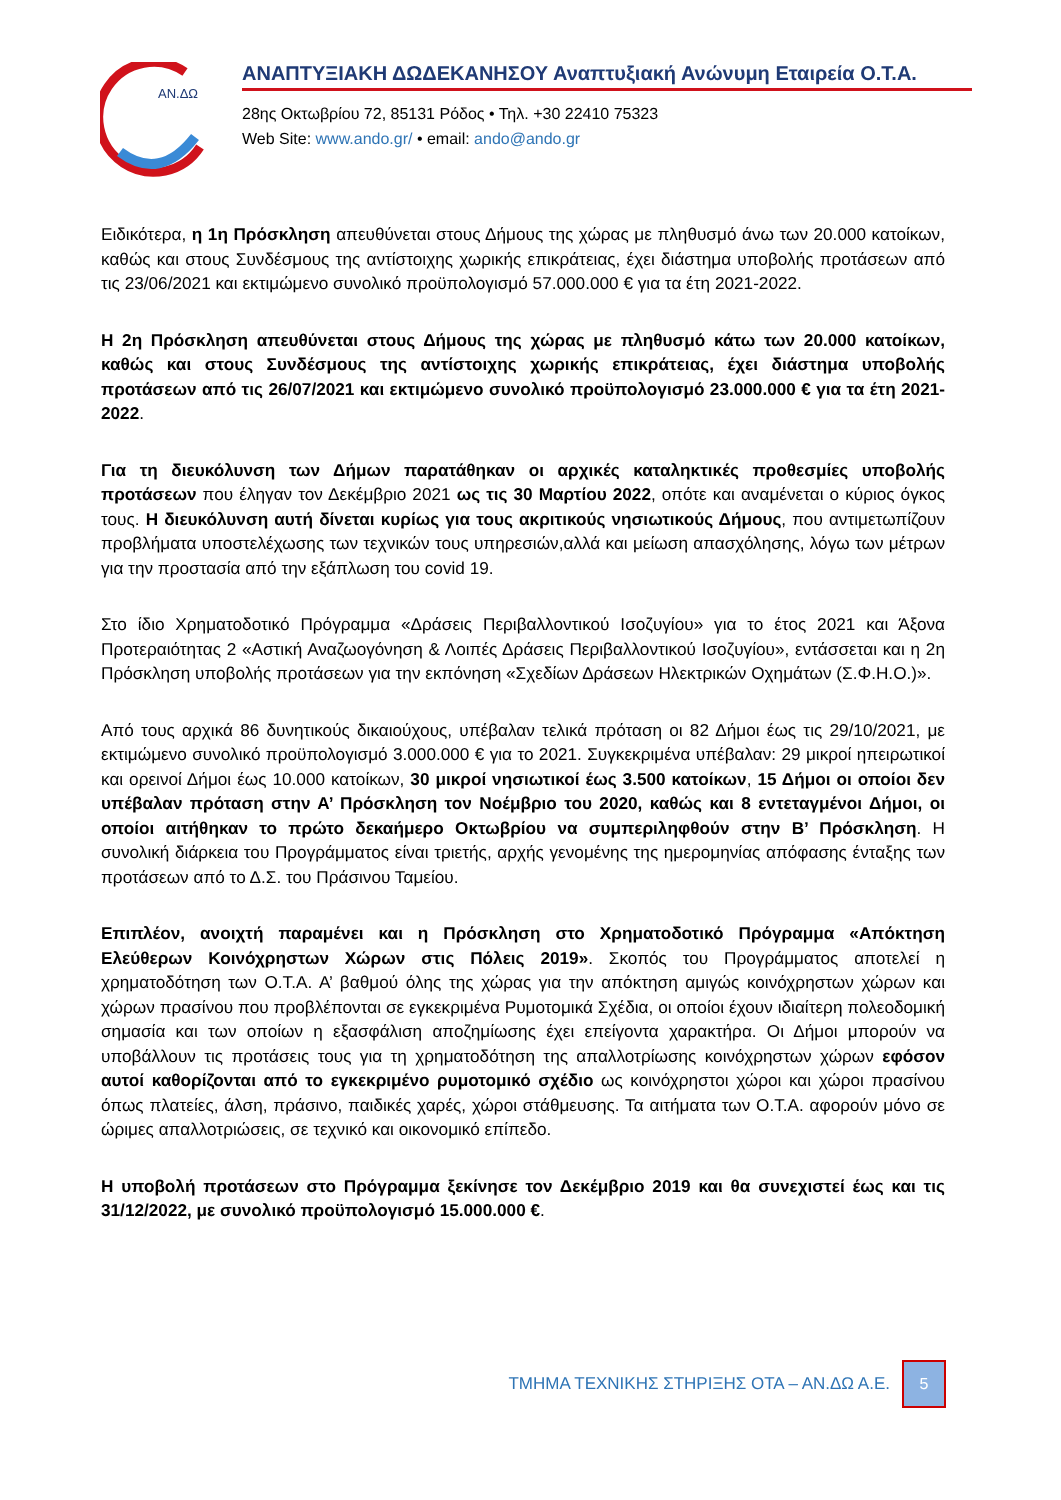ΑΝ.ΔΩ
ΑΝΑΠΤΥΞΙΑΚΗ ΔΩΔΕΚΑΝΗΣΟΥ Αναπτυξιακή Ανώνυμη Εταιρεία Ο.Τ.Α.
28ης Οκτωβρίου 72, 85131 Ρόδος • Τηλ. +30 22410 75323
Web Site: www.ando.gr/ • email: ando@ando.gr
Ειδικότερα, η 1η Πρόσκληση απευθύνεται στους Δήμους της χώρας με πληθυσμό άνω των 20.000 κατοίκων, καθώς και στους Συνδέσμους της αντίστοιχης χωρικής επικράτειας, έχει διάστημα υποβολής προτάσεων από τις 23/06/2021 και εκτιμώμενο συνολικό προϋπολογισμό 57.000.000 € για τα έτη 2021-2022.
Η 2η Πρόσκληση απευθύνεται στους Δήμους της χώρας με πληθυσμό κάτω των 20.000 κατοίκων, καθώς και στους Συνδέσμους της αντίστοιχης χωρικής επικράτειας, έχει διάστημα υποβολής προτάσεων από τις 26/07/2021 και εκτιμώμενο συνολικό προϋπολογισμό 23.000.000 € για τα έτη 2021-2022.
Για τη διευκόλυνση των Δήμων παρατάθηκαν οι αρχικές καταληκτικές προθεσμίες υποβολής προτάσεων που έληγαν τον Δεκέμβριο 2021 ως τις 30 Μαρτίου 2022, οπότε και αναμένεται ο κύριος όγκος τους. Η διευκόλυνση αυτή δίνεται κυρίως για τους ακριτικούς νησιωτικούς Δήμους, που αντιμετωπίζουν προβλήματα υποστελέχωσης των τεχνικών τους υπηρεσιών,αλλά και μείωση απασχόλησης, λόγω των μέτρων για την προστασία από την εξάπλωση του covid 19.
Στο ίδιο Χρηματοδοτικό Πρόγραμμα «Δράσεις Περιβαλλοντικού Ισοζυγίου» για το έτος 2021 και Άξονα Προτεραιότητας 2 «Αστική Αναζωογόνηση & Λοιπές Δράσεις Περιβαλλοντικού Ισοζυγίου», εντάσσεται και η 2η Πρόσκληση υποβολής προτάσεων για την εκπόνηση «Σχεδίων Δράσεων Ηλεκτρικών Οχημάτων (Σ.Φ.Η.Ο.)».
Από τους αρχικά 86 δυνητικούς δικαιούχους, υπέβαλαν τελικά πρόταση οι 82 Δήμοι έως τις 29/10/2021, με εκτιμώμενο συνολικό προϋπολογισμό 3.000.000 € για το 2021. Συγκεκριμένα υπέβαλαν: 29 μικροί ηπειρωτικοί και ορεινοί Δήμοι έως 10.000 κατοίκων, 30 μικροί νησιωτικοί έως 3.500 κατοίκων, 15 Δήμοι οι οποίοι δεν υπέβαλαν πρόταση στην Α’ Πρόσκληση τον Νοέμβριο του 2020, καθώς και 8 εντεταγμένοι Δήμοι, οι οποίοι αιτήθηκαν το πρώτο δεκαήμερο Οκτωβρίου να συμπεριληφθούν στην Β’ Πρόσκληση. Η συνολική διάρκεια του Προγράμματος είναι τριετής, αρχής γενομένης της ημερομηνίας απόφασης ένταξης των προτάσεων από το Δ.Σ. του Πράσινου Ταμείου.
Επιπλέον, ανοιχτή παραμένει και η Πρόσκληση στο Χρηματοδοτικό Πρόγραμμα «Απόκτηση Ελεύθερων Κοινόχρηστων Χώρων στις Πόλεις 2019». Σκοπός του Προγράμματος αποτελεί η χρηματοδότηση των Ο.Τ.Α. Α’ βαθμού όλης της χώρας για την απόκτηση αμιγώς κοινόχρηστων χώρων και χώρων πρασίνου που προβλέπονται σε εγκεκριμένα Ρυμοτομικά Σχέδια, οι οποίοι έχουν ιδιαίτερη πολεοδομική σημασία και των οποίων η εξασφάλιση αποζημίωσης έχει επείγοντα χαρακτήρα. Οι Δήμοι μπορούν να υποβάλλουν τις προτάσεις τους για τη χρηματοδότηση της απαλλοτρίωσης κοινόχρηστων χώρων εφόσον αυτοί καθορίζονται από το εγκεκριμένο ρυμοτομικό σχέδιο ως κοινόχρηστοι χώροι και χώροι πρασίνου όπως πλατείες, άλση, πράσινο, παιδικές χαρές, χώροι στάθμευσης. Τα αιτήματα των Ο.Τ.Α. αφορούν μόνο σε ώριμες απαλλοτριώσεις, σε τεχνικό και οικονομικό επίπεδο.
Η υποβολή προτάσεων στο Πρόγραμμα ξεκίνησε τον Δεκέμβριο 2019 και θα συνεχιστεί έως και τις 31/12/2022, με συνολικό προϋπολογισμό 15.000.000 €.
ΤΜΗΜΑ ΤΕΧΝΙΚΗΣ ΣΤΗΡΙΞΗΣ ΟΤΑ – ΑΝ.ΔΩ Α.Ε. 5